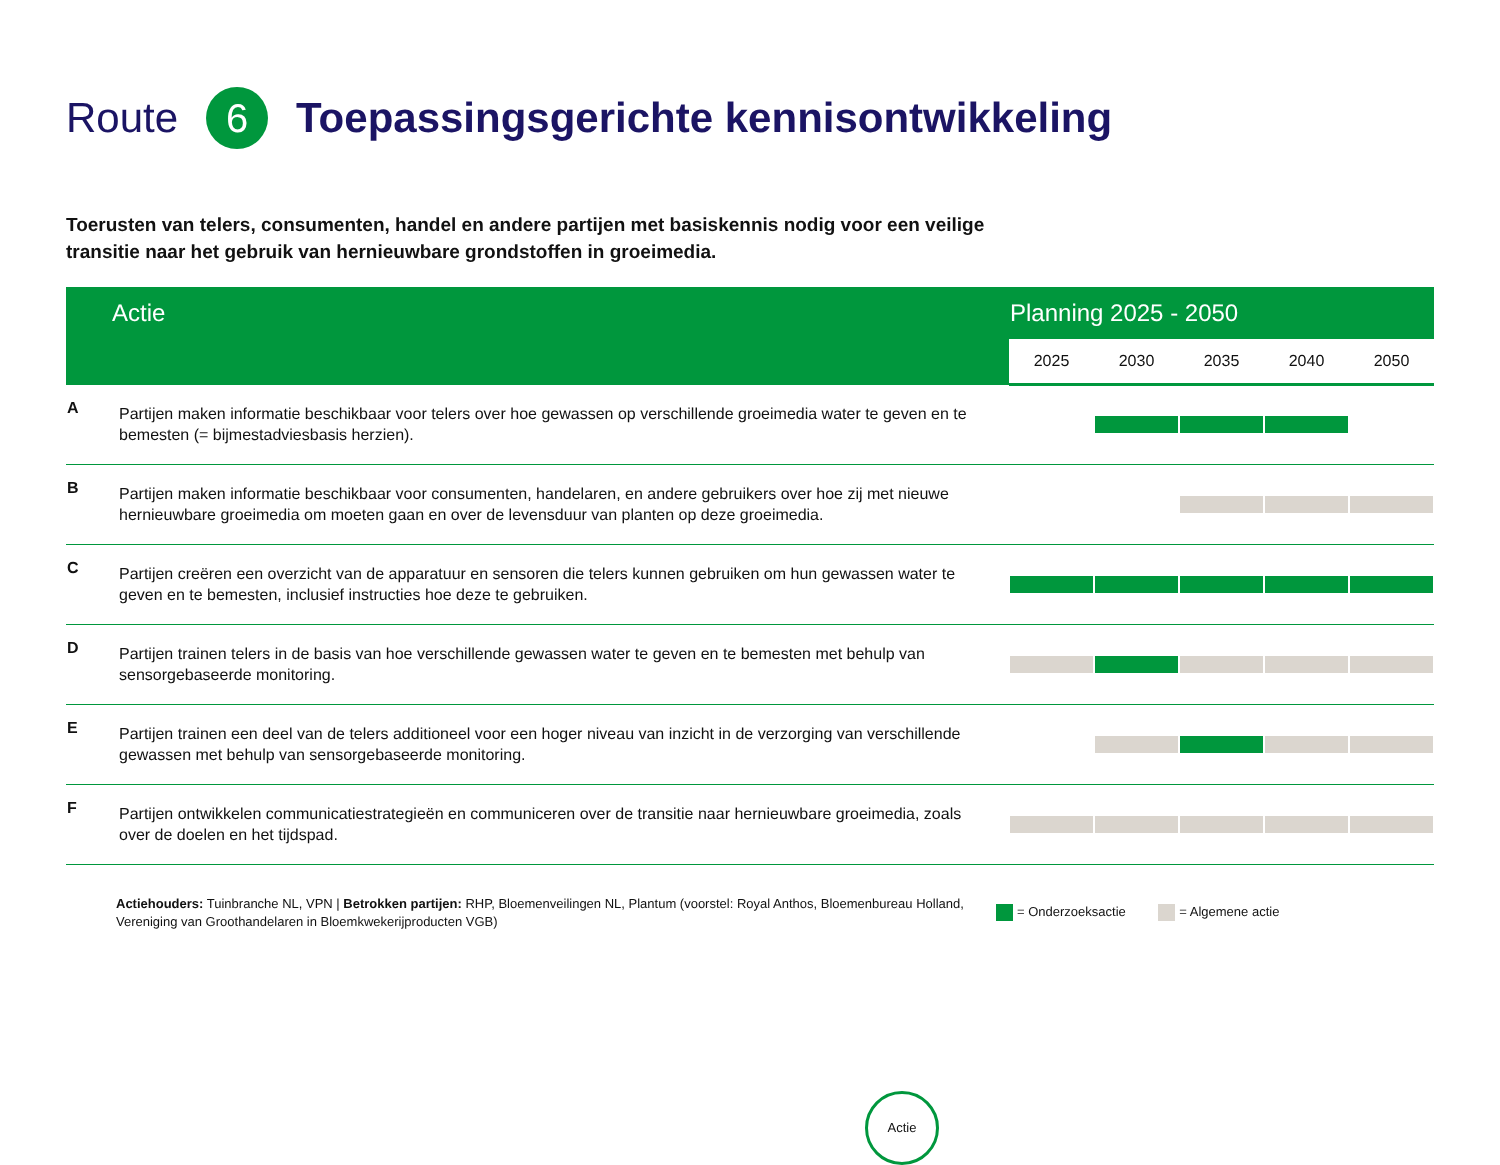Route 6 Toepassingsgerichte kennisontwikkeling
Toerusten van telers, consumenten, handel en andere partijen met basiskennis nodig voor een veilige transitie naar het gebruik van hernieuwbare grondstoffen in groeimedia.
| Actie | | Planning 2025 - 2050 | | | | |
| | | 2025 | 2030 | 2035 | 2040 | 2050 |
| A | Partijen maken informatie beschikbaar voor telers over hoe gewassen op verschillende groeimedia water te geven en te bemesten (= bijmestadviesbasis herzien). | | | | | |
| B | Partijen maken informatie beschikbaar voor consumenten, handelaren, en andere gebruikers over hoe zij met nieuwe hernieuwbare groeimedia om moeten gaan en over de levensduur van planten op deze groeimedia. | | | | | |
| C | Partijen creëren een overzicht van de apparatuur en sensoren die telers kunnen gebruiken om hun gewassen water te geven en te bemesten, inclusief instructies hoe deze te gebruiken. | | | | | |
| D | Partijen trainen telers in de basis van hoe verschillende gewassen water te geven en te bemesten met behulp van sensorgebaseerde monitoring. | | | | | |
| E | Partijen trainen een deel van de telers additioneel voor een hoger niveau van inzicht in de verzorging van verschillende gewassen met behulp van sensorgebaseerde monitoring. | | | | | |
| F | Partijen ontwikkelen communicatiestrategieën en communiceren over de transitie naar hernieuwbare groeimedia, zoals over de doelen en het tijdspad. | | | | | |
Actiehouders: Tuinbranche NL, VPN | Betrokken partijen: RHP, Bloemenveilingen NL, Plantum (voorstel: Royal Anthos, Bloemenbureau Holland, Vereniging van Groothandelaren in Bloemkwekerijproducten VGB)
= Onderzoeksactie = Algemene actie
Actie